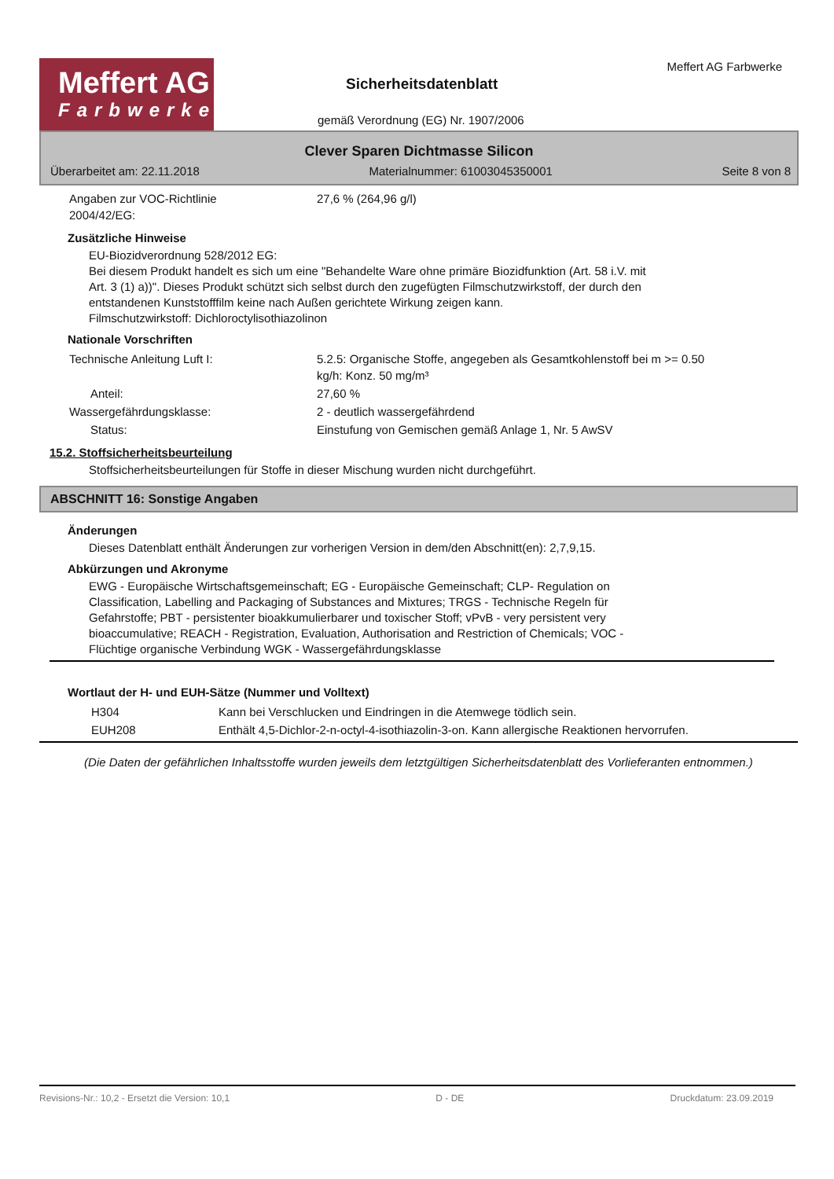Meffert AG
Farbwerke
Sicherheitsdatenblatt
Meffert AG Farbwerke
gemäß Verordnung (EG) Nr. 1907/2006
Clever Sparen Dichtmasse Silicon
Überarbeitet am: 22.11.2018 Materialnummer: 61003045350001 Seite 8 von 8
| Angaben zur VOC-Richtlinie 2004/42/EG: | 27,6 % (264,96 g/l) |
Zusätzliche Hinweise
EU-Biozidverordnung 528/2012 EG:
Bei diesem Produkt handelt es sich um eine "Behandelte Ware ohne primäre Biozidfunktion (Art. 58 i.V. mit
Art. 3 (1) a))". Dieses Produkt schützt sich selbst durch den zugefügten Filmschutzwirkstoff, der durch den
entstandenen Kunststofffilm keine nach Außen gerichtete Wirkung zeigen kann.
Filmschutzwirkstoff: Dichloroctylisothiazolinon
Nationale Vorschriften
| Technische Anleitung Luft I: | 5.2.5: Organische Stoffe, angegeben als Gesamtkohlenstoff bei m >= 0.50 kg/h: Konz. 50 mg/m³ |
| Anteil: | 27,60 % |
| Wassergefährdungsklasse: | 2 - deutlich wassergefährdend |
| Status: | Einstufung von Gemischen gemäß Anlage 1, Nr. 5 AwSV |
15.2. Stoffsicherheitsbeurteilung
Stoffsicherheitsbeurteilungen für Stoffe in dieser Mischung wurden nicht durchgeführt.
ABSCHNITT 16: Sonstige Angaben
Änderungen
Dieses Datenblatt enthält Änderungen zur vorherigen Version in dem/den Abschnitt(en): 2,7,9,15.
Abkürzungen und Akronyme
EWG - Europäische Wirtschaftsgemeinschaft; EG - Europäische Gemeinschaft; CLP- Regulation on
Classification, Labelling and Packaging of Substances and Mixtures; TRGS - Technische Regeln für
Gefahrstoffe; PBT - persistenter bioakkumulierbarer und toxischer Stoff; vPvB - very persistent very
bioaccumulative; REACH - Registration, Evaluation, Authorisation and Restriction of Chemicals; VOC -
Flüchtige organische Verbindung WGK - Wassergefährdungsklasse
Wortlaut der H- und EUH-Sätze (Nummer und Volltext)
| H304 | Kann bei Verschlucken und Eindringen in die Atemwege tödlich sein. |
| EUH208 | Enthält 4,5-Dichlor-2-n-octyl-4-isothiazolin-3-on. Kann allergische Reaktionen hervorrufen. |
(Die Daten der gefährlichen Inhaltsstoffe wurden jeweils dem letztgültigen Sicherheitsdatenblatt des Vorlieferanten entnommen.)
Revisions-Nr.: 10,2 - Ersetzt die Version: 10,1 D - DE Druckdatum: 23.09.2019